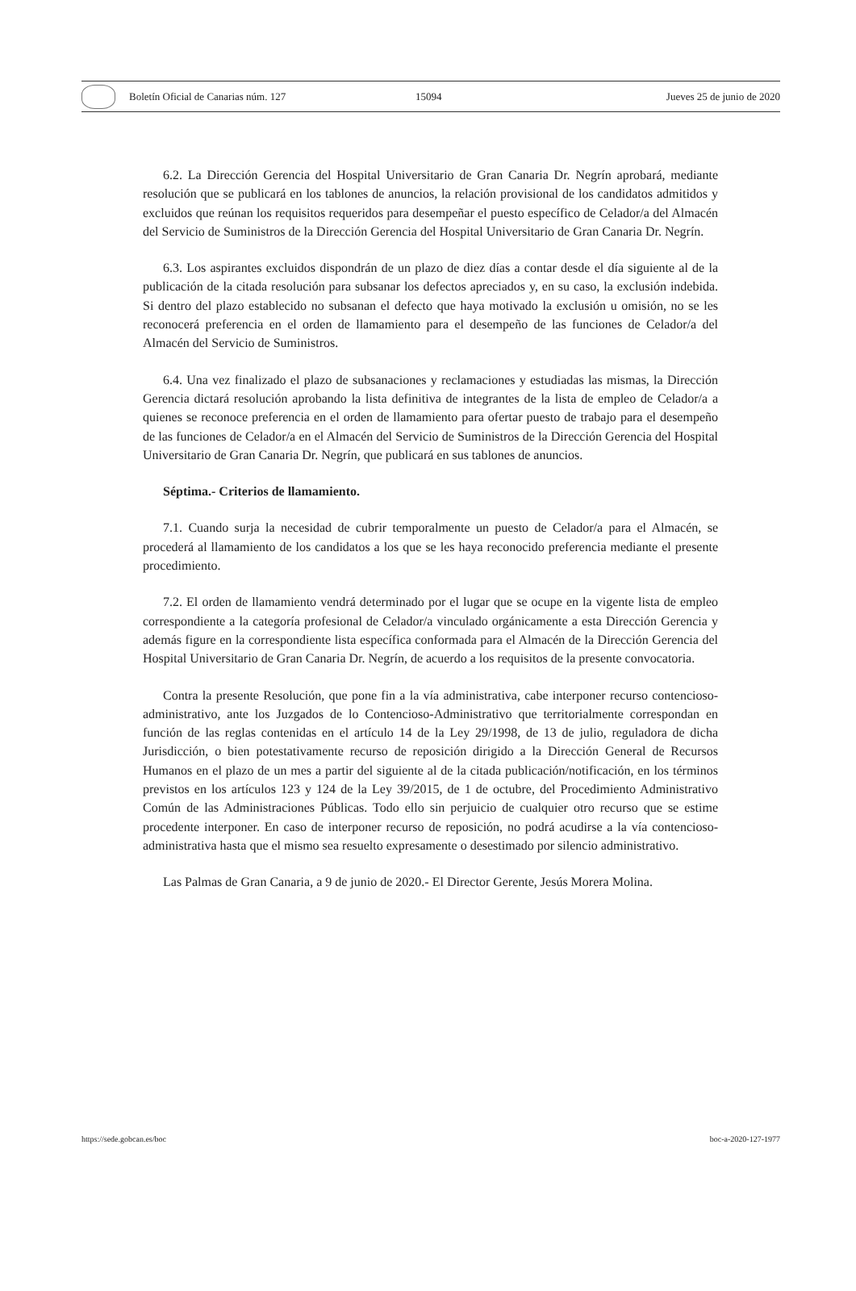Boletín Oficial de Canarias núm. 127 15094 Jueves 25 de junio de 2020
6.2. La Dirección Gerencia del Hospital Universitario de Gran Canaria Dr. Negrín aprobará, mediante resolución que se publicará en los tablones de anuncios, la relación provisional de los candidatos admitidos y excluidos que reúnan los requisitos requeridos para desempeñar el puesto específico de Celador/a del Almacén del Servicio de Suministros de la Dirección Gerencia del Hospital Universitario de Gran Canaria Dr. Negrín.
6.3. Los aspirantes excluidos dispondrán de un plazo de diez días a contar desde el día siguiente al de la publicación de la citada resolución para subsanar los defectos apreciados y, en su caso, la exclusión indebida. Si dentro del plazo establecido no subsanan el defecto que haya motivado la exclusión u omisión, no se les reconocerá preferencia en el orden de llamamiento para el desempeño de las funciones de Celador/a del Almacén del Servicio de Suministros.
6.4. Una vez finalizado el plazo de subsanaciones y reclamaciones y estudiadas las mismas, la Dirección Gerencia dictará resolución aprobando la lista definitiva de integrantes de la lista de empleo de Celador/a a quienes se reconoce preferencia en el orden de llamamiento para ofertar puesto de trabajo para el desempeño de las funciones de Celador/a en el Almacén del Servicio de Suministros de la Dirección Gerencia del Hospital Universitario de Gran Canaria Dr. Negrín, que publicará en sus tablones de anuncios.
Séptima.- Criterios de llamamiento.
7.1. Cuando surja la necesidad de cubrir temporalmente un puesto de Celador/a para el Almacén, se procederá al llamamiento de los candidatos a los que se les haya reconocido preferencia mediante el presente procedimiento.
7.2. El orden de llamamiento vendrá determinado por el lugar que se ocupe en la vigente lista de empleo correspondiente a la categoría profesional de Celador/a vinculado orgánicamente a esta Dirección Gerencia y además figure en la correspondiente lista específica conformada para el Almacén de la Dirección Gerencia del Hospital Universitario de Gran Canaria Dr. Negrín, de acuerdo a los requisitos de la presente convocatoria.
Contra la presente Resolución, que pone fin a la vía administrativa, cabe interponer recurso contencioso-administrativo, ante los Juzgados de lo Contencioso-Administrativo que territorialmente correspondan en función de las reglas contenidas en el artículo 14 de la Ley 29/1998, de 13 de julio, reguladora de dicha Jurisdicción, o bien potestativamente recurso de reposición dirigido a la Dirección General de Recursos Humanos en el plazo de un mes a partir del siguiente al de la citada publicación/notificación, en los términos previstos en los artículos 123 y 124 de la Ley 39/2015, de 1 de octubre, del Procedimiento Administrativo Común de las Administraciones Públicas. Todo ello sin perjuicio de cualquier otro recurso que se estime procedente interponer. En caso de interponer recurso de reposición, no podrá acudirse a la vía contencioso-administrativa hasta que el mismo sea resuelto expresamente o desestimado por silencio administrativo.
Las Palmas de Gran Canaria, a 9 de junio de 2020.- El Director Gerente, Jesús Morera Molina.
https://sede.gobcan.es/boc boc-a-2020-127-1977